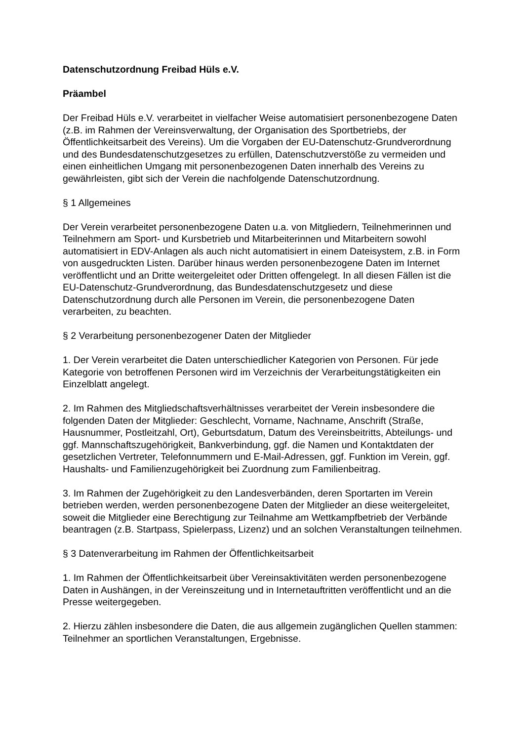Datenschutzordnung Freibad Hüls e.V.
Präambel
Der Freibad Hüls e.V. verarbeitet in vielfacher Weise automatisiert personenbezogene Daten (z.B. im Rahmen der Vereinsverwaltung, der Organisation des Sportbetriebs, der Öffentlichkeitsarbeit des Vereins). Um die Vorgaben der EU-Datenschutz-Grundverordnung und des Bundesdatenschutzgesetzes zu erfüllen, Datenschutzverstöße zu vermeiden und einen einheitlichen Umgang mit personenbezogenen Daten innerhalb des Vereins zu gewährleisten, gibt sich der Verein die nachfolgende Datenschutzordnung.
§ 1 Allgemeines
Der Verein verarbeitet personenbezogene Daten u.a. von Mitgliedern, Teilnehmerinnen und Teilnehmern am Sport- und Kursbetrieb und Mitarbeiterinnen und Mitarbeitern sowohl automatisiert in EDV-Anlagen als auch nicht automatisiert in einem Dateisystem, z.B. in Form von ausgedruckten Listen. Darüber hinaus werden personenbezogene Daten im Internet veröffentlicht und an Dritte weitergeleitet oder Dritten offengelegt. In all diesen Fällen ist die EU-Datenschutz-Grundverordnung, das Bundesdatenschutzgesetz und diese Datenschutzordnung durch alle Personen im Verein, die personenbezogene Daten verarbeiten, zu beachten.
§ 2 Verarbeitung personenbezogener Daten der Mitglieder
1. Der Verein verarbeitet die Daten unterschiedlicher Kategorien von Personen. Für jede Kategorie von betroffenen Personen wird im Verzeichnis der Verarbeitungstätigkeiten ein Einzelblatt angelegt.
2. Im Rahmen des Mitgliedschaftsverhältnisses verarbeitet der Verein insbesondere die folgenden Daten der Mitglieder: Geschlecht, Vorname, Nachname, Anschrift (Straße, Hausnummer, Postleitzahl, Ort), Geburtsdatum, Datum des Vereinsbeitritts, Abteilungs- und ggf. Mannschaftszugehörigkeit, Bankverbindung, ggf. die Namen und Kontaktdaten der gesetzlichen Vertreter, Telefonnummern und E-Mail-Adressen, ggf. Funktion im Verein, ggf. Haushalts- und Familienzugehörigkeit bei Zuordnung zum Familienbeitrag.
3. Im Rahmen der Zugehörigkeit zu den Landesverbänden, deren Sportarten im Verein betrieben werden, werden personenbezogene Daten der Mitglieder an diese weitergeleitet, soweit die Mitglieder eine Berechtigung zur Teilnahme am Wettkampfbetrieb der Verbände beantragen (z.B. Startpass, Spielerpass, Lizenz) und an solchen Veranstaltungen teilnehmen.
§ 3 Datenverarbeitung im Rahmen der Öffentlichkeitsarbeit
1. Im Rahmen der Öffentlichkeitsarbeit über Vereinsaktivitäten werden personenbezogene Daten in Aushängen, in der Vereinszeitung und in Internetauftritten veröffentlicht und an die Presse weitergegeben.
2. Hierzu zählen insbesondere die Daten, die aus allgemein zugänglichen Quellen stammen: Teilnehmer an sportlichen Veranstaltungen, Ergebnisse.